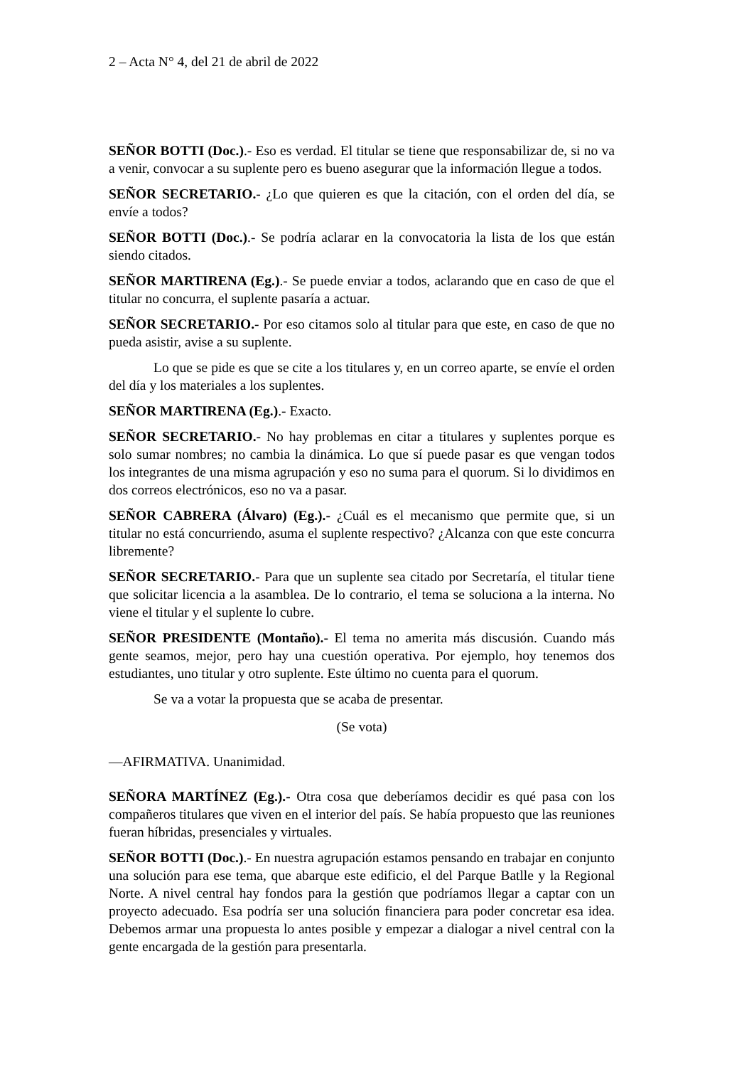2 – Acta N° 4, del 21 de abril de 2022
SEÑOR BOTTI (Doc.).- Eso es verdad. El titular se tiene que responsabilizar de, si no va a venir, convocar a su suplente pero es bueno asegurar que la información llegue a todos.
SEÑOR SECRETARIO.- ¿Lo que quieren es que la citación, con el orden del día, se envíe a todos?
SEÑOR BOTTI (Doc.).- Se podría aclarar en la convocatoria la lista de los que están siendo citados.
SEÑOR MARTIRENA (Eg.).- Se puede enviar a todos, aclarando que en caso de que el titular no concurra, el suplente pasaría a actuar.
SEÑOR SECRETARIO.- Por eso citamos solo al titular para que este, en caso de que no pueda asistir, avise a su suplente.
Lo que se pide es que se cite a los titulares y, en un correo aparte, se envíe el orden del día y los materiales a los suplentes.
SEÑOR MARTIRENA (Eg.).- Exacto.
SEÑOR SECRETARIO.- No hay problemas en citar a titulares y suplentes porque es solo sumar nombres; no cambia la dinámica. Lo que sí puede pasar es que vengan todos los integrantes de una misma agrupación y eso no suma para el quorum. Si lo dividimos en dos correos electrónicos, eso no va a pasar.
SEÑOR CABRERA (Álvaro) (Eg.).- ¿Cuál es el mecanismo que permite que, si un titular no está concurriendo, asuma el suplente respectivo? ¿Alcanza con que este concurra libremente?
SEÑOR SECRETARIO.- Para que un suplente sea citado por Secretaría, el titular tiene que solicitar licencia a la asamblea. De lo contrario, el tema se soluciona a la interna. No viene el titular y el suplente lo cubre.
SEÑOR PRESIDENTE (Montaño).- El tema no amerita más discusión. Cuando más gente seamos, mejor, pero hay una cuestión operativa. Por ejemplo, hoy tenemos dos estudiantes, uno titular y otro suplente. Este último no cuenta para el quorum.
Se va a votar la propuesta que se acaba de presentar.
(Se vota)
—AFIRMATIVA. Unanimidad.
SEÑORA MARTÍNEZ (Eg.).- Otra cosa que deberíamos decidir es qué pasa con los compañeros titulares que viven en el interior del país. Se había propuesto que las reuniones fueran híbridas, presenciales y virtuales.
SEÑOR BOTTI (Doc.).- En nuestra agrupación estamos pensando en trabajar en conjunto una solución para ese tema, que abarque este edificio, el del Parque Batlle y la Regional Norte. A nivel central hay fondos para la gestión que podríamos llegar a captar con un proyecto adecuado. Esa podría ser una solución financiera para poder concretar esa idea. Debemos armar una propuesta lo antes posible y empezar a dialogar a nivel central con la gente encargada de la gestión para presentarla.